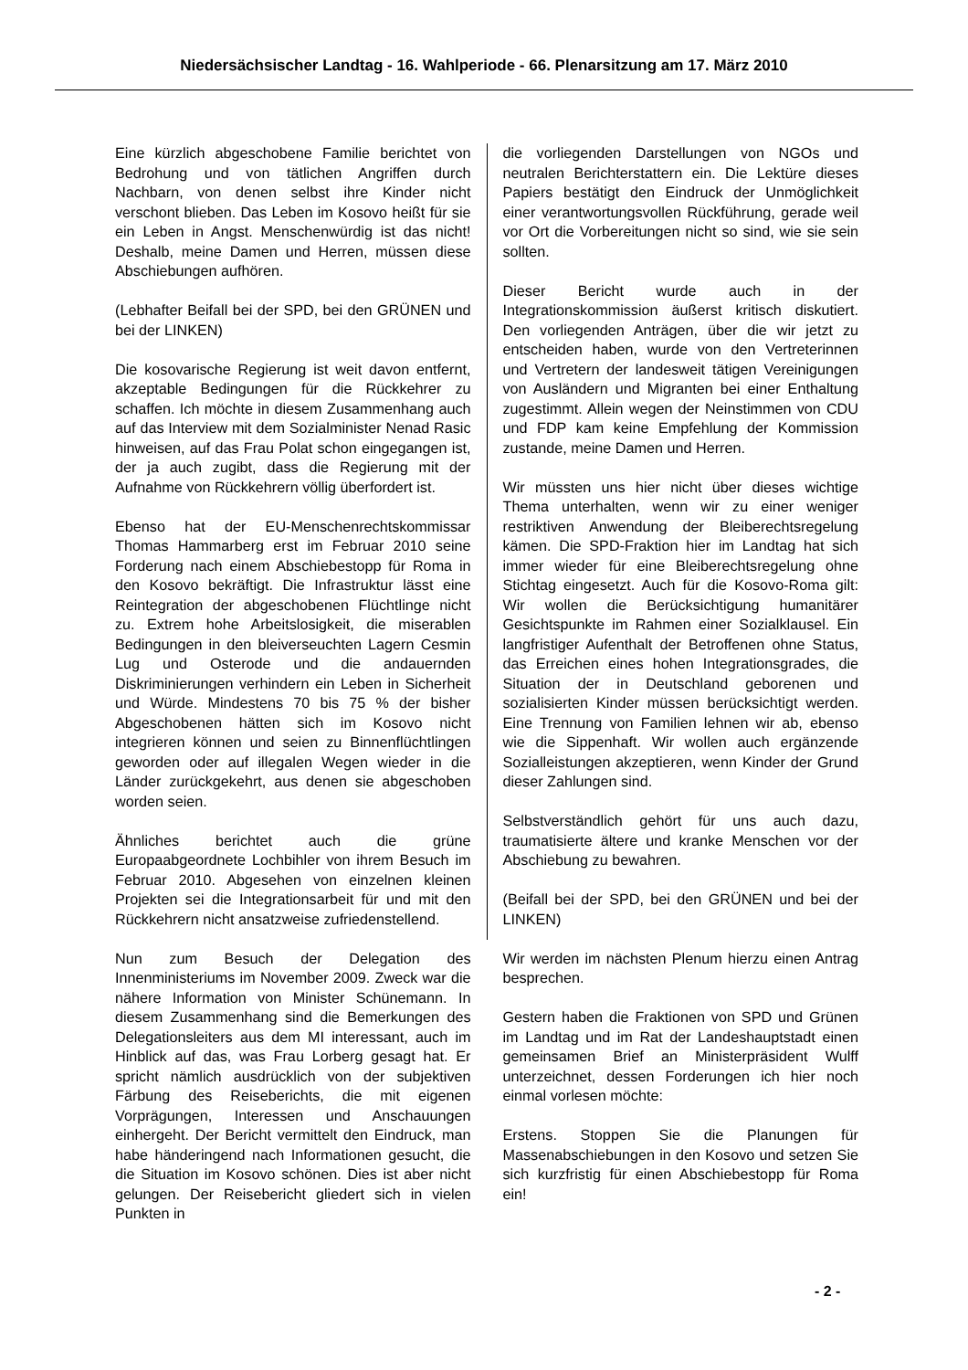Niedersächsischer Landtag - 16. Wahlperiode - 66. Plenarsitzung am 17. März 2010
Eine kürzlich abgeschobene Familie berichtet von Bedrohung und von tätlichen Angriffen durch Nachbarn, von denen selbst ihre Kinder nicht verschont blieben. Das Leben im Kosovo heißt für sie ein Leben in Angst. Menschenwürdig ist das nicht! Deshalb, meine Damen und Herren, müssen diese Abschiebungen aufhören.
(Lebhafter Beifall bei der SPD, bei den GRÜNEN und bei der LINKEN)
Die kosovarische Regierung ist weit davon entfernt, akzeptable Bedingungen für die Rückkehrer zu schaffen. Ich möchte in diesem Zusammenhang auch auf das Interview mit dem Sozialminister Nenad Rasic hinweisen, auf das Frau Polat schon eingegangen ist, der ja auch zugibt, dass die Regierung mit der Aufnahme von Rückkehrern völlig überfordert ist.
Ebenso hat der EU-Menschenrechtskommissar Thomas Hammarberg erst im Februar 2010 seine Forderung nach einem Abschiebestopp für Roma in den Kosovo bekräftigt. Die Infrastruktur lässt eine Reintegration der abgeschobenen Flüchtlinge nicht zu. Extrem hohe Arbeitslosigkeit, die miserablen Bedingungen in den bleiverseuchten Lagern Cesmin Lug und Osterode und die andauernden Diskriminierungen verhindern ein Leben in Sicherheit und Würde. Mindestens 70 bis 75 % der bisher Abgeschobenen hätten sich im Kosovo nicht integrieren können und seien zu Binnenflüchtlingen geworden oder auf illegalen Wegen wieder in die Länder zurückgekehrt, aus denen sie abgeschoben worden seien.
Ähnliches berichtet auch die grüne Europaabgeordnete Lochbihler von ihrem Besuch im Februar 2010. Abgesehen von einzelnen kleinen Projekten sei die Integrationsarbeit für und mit den Rückkehrern nicht ansatzweise zufriedenstellend.
Nun zum Besuch der Delegation des Innenministeriums im November 2009. Zweck war die nähere Information von Minister Schünemann. In diesem Zusammenhang sind die Bemerkungen des Delegationsleiters aus dem MI interessant, auch im Hinblick auf das, was Frau Lorberg gesagt hat. Er spricht nämlich ausdrücklich von der subjektiven Färbung des Reiseberichts, die mit eigenen Vorprägungen, Interessen und Anschauungen einhergeht. Der Bericht vermittelt den Eindruck, man habe händeringend nach Informationen gesucht, die die Situation im Kosovo schönen. Dies ist aber nicht gelungen. Der Reisebericht gliedert sich in vielen Punkten in
die vorliegenden Darstellungen von NGOs und neutralen Berichterstattern ein. Die Lektüre dieses Papiers bestätigt den Eindruck der Unmöglichkeit einer verantwortungsvollen Rückführung, gerade weil vor Ort die Vorbereitungen nicht so sind, wie sie sein sollten.
Dieser Bericht wurde auch in der Integrationskommission äußerst kritisch diskutiert. Den vorliegenden Anträgen, über die wir jetzt zu entscheiden haben, wurde von den Vertreterinnen und Vertretern der landesweit tätigen Vereinigungen von Ausländern und Migranten bei einer Enthaltung zugestimmt. Allein wegen der Neinstimmen von CDU und FDP kam keine Empfehlung der Kommission zustande, meine Damen und Herren.
Wir müssten uns hier nicht über dieses wichtige Thema unterhalten, wenn wir zu einer weniger restriktiven Anwendung der Bleiberechtsregelung kämen. Die SPD-Fraktion hier im Landtag hat sich immer wieder für eine Bleiberechtsregelung ohne Stichtag eingesetzt. Auch für die Kosovo-Roma gilt: Wir wollen die Berücksichtigung humanitärer Gesichtspunkte im Rahmen einer Sozialklausel. Ein langfristiger Aufenthalt der Betroffenen ohne Status, das Erreichen eines hohen Integrationsgrades, die Situation der in Deutschland geborenen und sozialisierten Kinder müssen berücksichtigt werden. Eine Trennung von Familien lehnen wir ab, ebenso wie die Sippenhaft. Wir wollen auch ergänzende Sozialleistungen akzeptieren, wenn Kinder der Grund dieser Zahlungen sind.
Selbstverständlich gehört für uns auch dazu, traumatisierte ältere und kranke Menschen vor der Abschiebung zu bewahren.
(Beifall bei der SPD, bei den GRÜNEN und bei der LINKEN)
Wir werden im nächsten Plenum hierzu einen Antrag besprechen.
Gestern haben die Fraktionen von SPD und Grünen im Landtag und im Rat der Landeshauptstadt einen gemeinsamen Brief an Ministerpräsident Wulff unterzeichnet, dessen Forderungen ich hier noch einmal vorlesen möchte:
Erstens. Stoppen Sie die Planungen für Massenabschiebungen in den Kosovo und setzen Sie sich kurzfristig für einen Abschiebestopp für Roma ein!
- 2 -